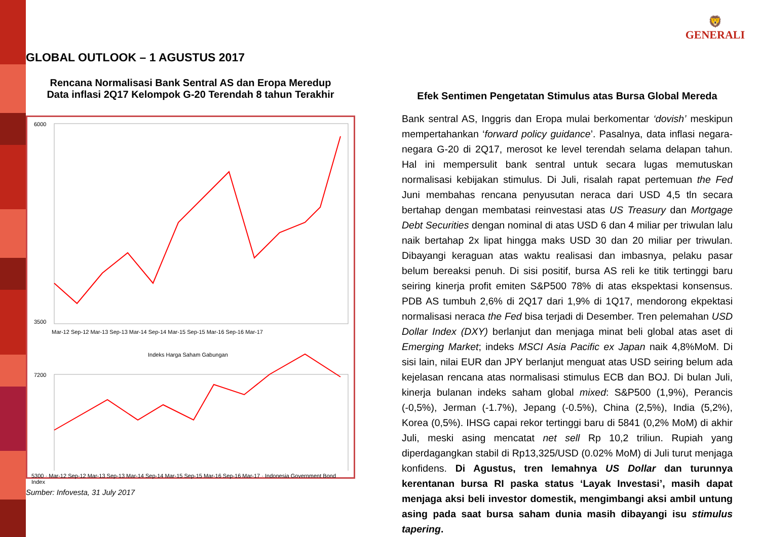GLOBAL OUTLOOK – 1 AGUSTUS 2017
🦁
GENERALI
Rencana Normalisasi Bank Sentral AS dan Eropa Meredup
Data inflasi 2Q17 Kelompok G-20 Terendah 8 tahun Terakhir
6000
3500
Mar-12 Sep-12 Mar-13 Sep-13 Mar-14 Sep-14 Mar-15 Sep-15 Mar-16 Sep-16 Mar-17
Indeks Harga Saham Gabungan
7200
5300 · Mar-12 Sep-12 Mar-13 Sep-13 Mar-14 Sep-14 Mar-15 Sep-15 Mar-16 Sep-16 Mar-17 · Indonesia Government Bond Index
Sumber: Infovesta, 31 July 2017
Efek Sentimen Pengetatan Stimulus atas Bursa Global Mereda
Bank sentral AS, Inggris dan Eropa mulai berkomentar ‘dovish’ meskipun mempertahankan ‘forward policy guidance’. Pasalnya, data inflasi negara-negara G-20 di 2Q17, merosot ke level terendah selama delapan tahun. Hal ini mempersulit bank sentral untuk secara lugas memutuskan normalisasi kebijakan stimulus. Di Juli, risalah rapat pertemuan the Fed Juni membahas rencana penyusutan neraca dari USD 4,5 tln secara bertahap dengan membatasi reinvestasi atas US Treasury dan Mortgage Debt Securities dengan nominal di atas USD 6 dan 4 miliar per triwulan lalu naik bertahap 2x lipat hingga maks USD 30 dan 20 miliar per triwulan. Dibayangi keraguan atas waktu realisasi dan imbasnya, pelaku pasar belum bereaksi penuh. Di sisi positif, bursa AS reli ke titik tertinggi baru seiring kinerja profit emiten S&P500 78% di atas ekspektasi konsensus. PDB AS tumbuh 2,6% di 2Q17 dari 1,9% di 1Q17, mendorong ekpektasi normalisasi neraca the Fed bisa terjadi di Desember. Tren pelemahan USD Dollar Index (DXY) berlanjut dan menjaga minat beli global atas aset di Emerging Market; indeks MSCI Asia Pacific ex Japan naik 4,8%MoM. Di sisi lain, nilai EUR dan JPY berlanjut menguat atas USD seiring belum ada kejelasan rencana atas normalisasi stimulus ECB dan BOJ. Di bulan Juli, kinerja bulanan indeks saham global mixed: S&P500 (1,9%), Perancis (-0,5%), Jerman (-1.7%), Jepang (-0.5%), China (2,5%), India (5,2%), Korea (0,5%). IHSG capai rekor tertinggi baru di 5841 (0,2% MoM) di akhir Juli, meski asing mencatat net sell Rp 10,2 triliun. Rupiah yang diperdagangkan stabil di Rp13,325/USD (0.02% MoM) di Juli turut menjaga konfidens. Di Agustus, tren lemahnya US Dollar dan turunnya kerentanan bursa RI paska status ‘Layak Investasi’, masih dapat menjaga aksi beli investor domestik, mengimbangi aksi ambil untung asing pada saat bursa saham dunia masih dibayangi isu stimulus tapering.